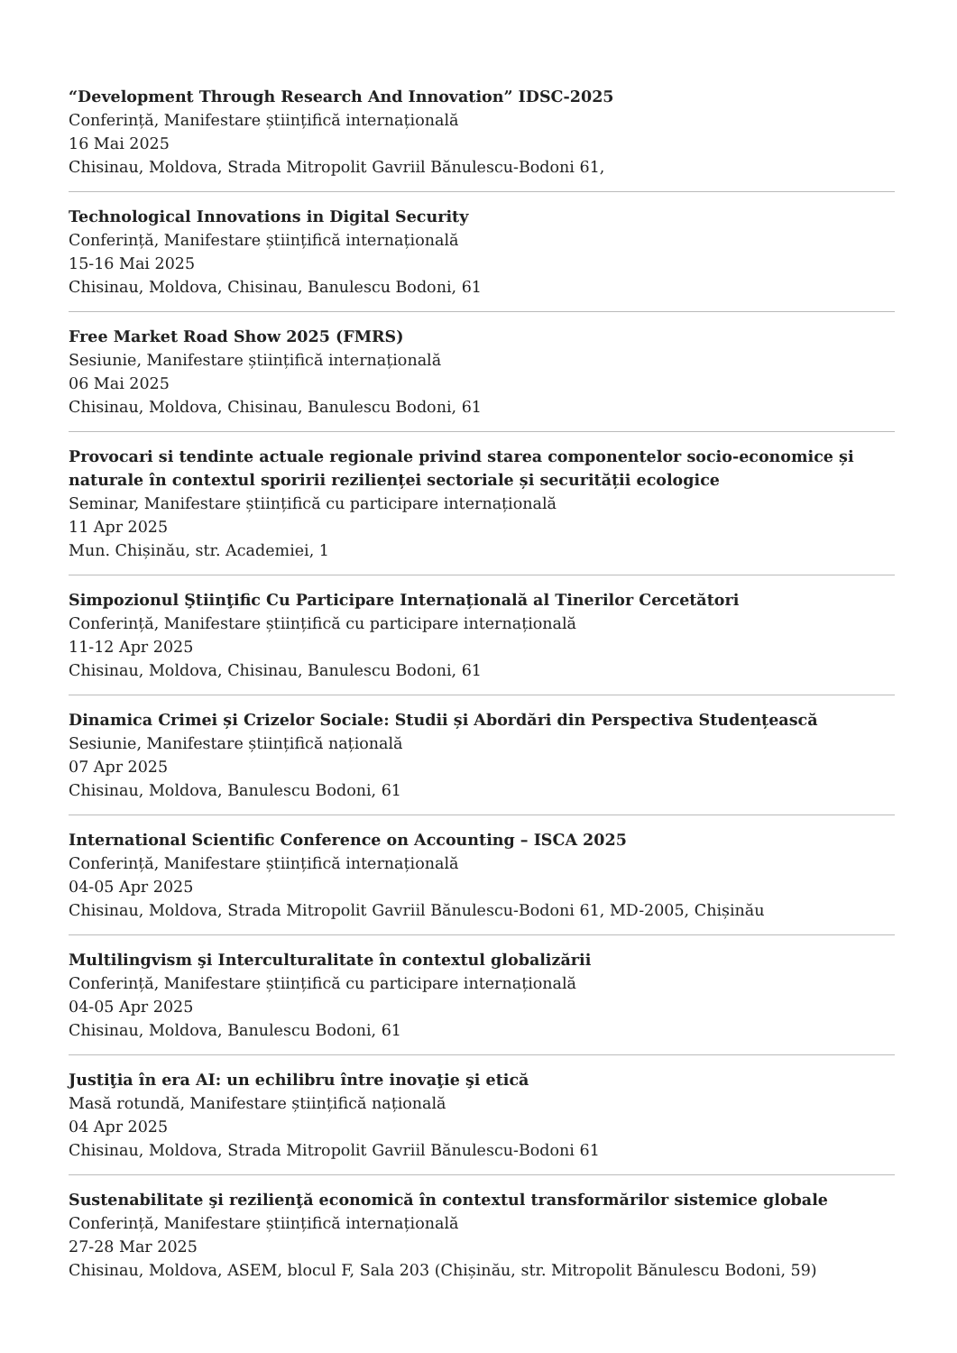“Development Through Research And Innovation” IDSC-2025
Conferință, Manifestare științifică internațională
16 Mai 2025
Chisinau, Moldova, Strada Mitropolit Gavriil Bănulescu-Bodoni 61,
Technological Innovations in Digital Security
Conferință, Manifestare științifică internațională
15-16 Mai 2025
Chisinau, Moldova, Chisinau, Banulescu Bodoni, 61
Free Market Road Show 2025 (FMRS)
Sesiunie, Manifestare științifică internațională
06 Mai 2025
Chisinau, Moldova, Chisinau, Banulescu Bodoni, 61
Provocari si tendinte actuale regionale privind starea componentelor socio-economice și naturale în contextul sporirii rezilienței sectoriale și securității ecologice
Seminar, Manifestare științifică cu participare internațională
11 Apr 2025
Mun. Chișinău, str. Academiei, 1
Simpozionul Ştiinţific Cu Participare Internațională al Tinerilor Cercetători
Conferință, Manifestare științifică cu participare internațională
11-12 Apr 2025
Chisinau, Moldova, Chisinau, Banulescu Bodoni, 61
Dinamica Crimei și Crizelor Sociale: Studii și Abordări din Perspectiva Studențească
Sesiunie, Manifestare științifică națională
07 Apr 2025
Chisinau, Moldova, Banulescu Bodoni, 61
International Scientific Conference on Accounting – ISCA 2025
Conferință, Manifestare științifică internațională
04-05 Apr 2025
Chisinau, Moldova, Strada Mitropolit Gavriil Bănulescu-Bodoni 61, MD-2005, Chișinău
Multilingvism şi Interculturalitate în contextul globalizării
Conferință, Manifestare științifică cu participare internațională
04-05 Apr 2025
Chisinau, Moldova, Banulescu Bodoni, 61
Justiţia în era AI: un echilibru între inovaţie şi etică
Masă rotundă, Manifestare științifică națională
04 Apr 2025
Chisinau, Moldova, Strada Mitropolit Gavriil Bănulescu-Bodoni 61
Sustenabilitate şi rezilienţă economică în contextul transformărilor sistemice globale
Conferință, Manifestare științifică internațională
27-28 Mar 2025
Chisinau, Moldova, ASEM, blocul F, Sala 203 (Chișinău, str. Mitropolit Bănulescu Bodoni, 59)